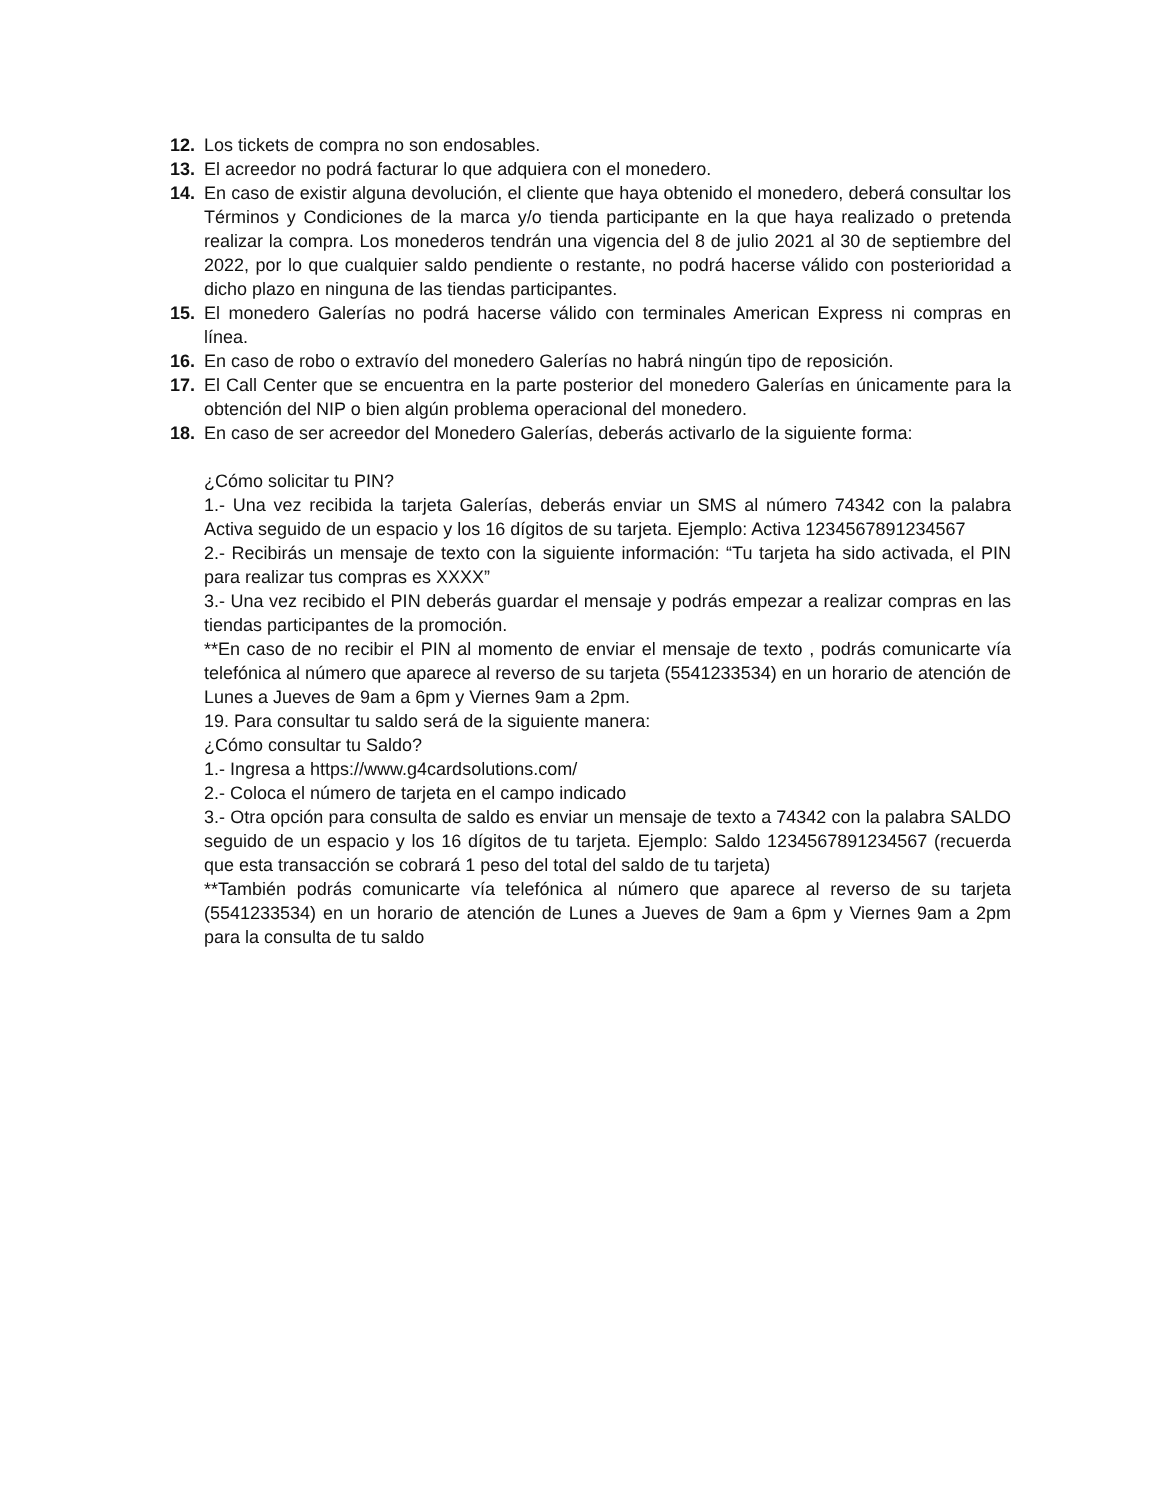12. Los tickets de compra no son endosables.
13. El acreedor no podrá facturar lo que adquiera con el monedero.
14. En caso de existir alguna devolución, el cliente que haya obtenido el monedero, deberá consultar los Términos y Condiciones de la marca y/o tienda participante en la que haya realizado o pretenda realizar la compra. Los monederos tendrán una vigencia del 8 de julio 2021 al 30 de septiembre del 2022, por lo que cualquier saldo pendiente o restante, no podrá hacerse válido con posterioridad a dicho plazo en ninguna de las tiendas participantes.
15. El monedero Galerías no podrá hacerse válido con terminales American Express ni compras en línea.
16. En caso de robo o extravío del monedero Galerías no habrá ningún tipo de reposición.
17. El Call Center que se encuentra en la parte posterior del monedero Galerías en únicamente para la obtención del NIP o bien algún problema operacional del monedero.
18. En caso de ser acreedor del Monedero Galerías, deberás activarlo de la siguiente forma:
¿Cómo solicitar tu PIN?
1.- Una vez recibida la tarjeta Galerías, deberás enviar un SMS al número 74342 con la palabra Activa seguido de un espacio y los 16 dígitos de su tarjeta. Ejemplo: Activa 1234567891234567
2.- Recibirás un mensaje de texto con la siguiente información: “Tu tarjeta ha sido activada, el PIN para realizar tus compras es XXXX”
3.- Una vez recibido el PIN deberás guardar el mensaje y podrás empezar a realizar compras en las tiendas participantes de la promoción.
**En caso de no recibir el PIN al momento de enviar el mensaje de texto , podrás comunicarte vía telefónica al número que aparece al reverso de su tarjeta (5541233534) en un horario de atención de Lunes a Jueves de 9am a 6pm y Viernes 9am a 2pm.
19. Para consultar tu saldo será de la siguiente manera:
¿Cómo consultar tu Saldo?
1.- Ingresa a https://www.g4cardsolutions.com/
2.- Coloca el número de tarjeta en el campo indicado
3.- Otra opción para consulta de saldo es enviar un mensaje de texto a 74342 con la palabra SALDO seguido de un espacio y los 16 dígitos de tu tarjeta. Ejemplo: Saldo 1234567891234567 (recuerda que esta transacción se cobrará 1 peso del total del saldo de tu tarjeta)
**También podrás comunicarte vía telefónica al número que aparece al reverso de su tarjeta (5541233534) en un horario de atención de Lunes a Jueves de 9am a 6pm y Viernes 9am a 2pm para la consulta de tu saldo